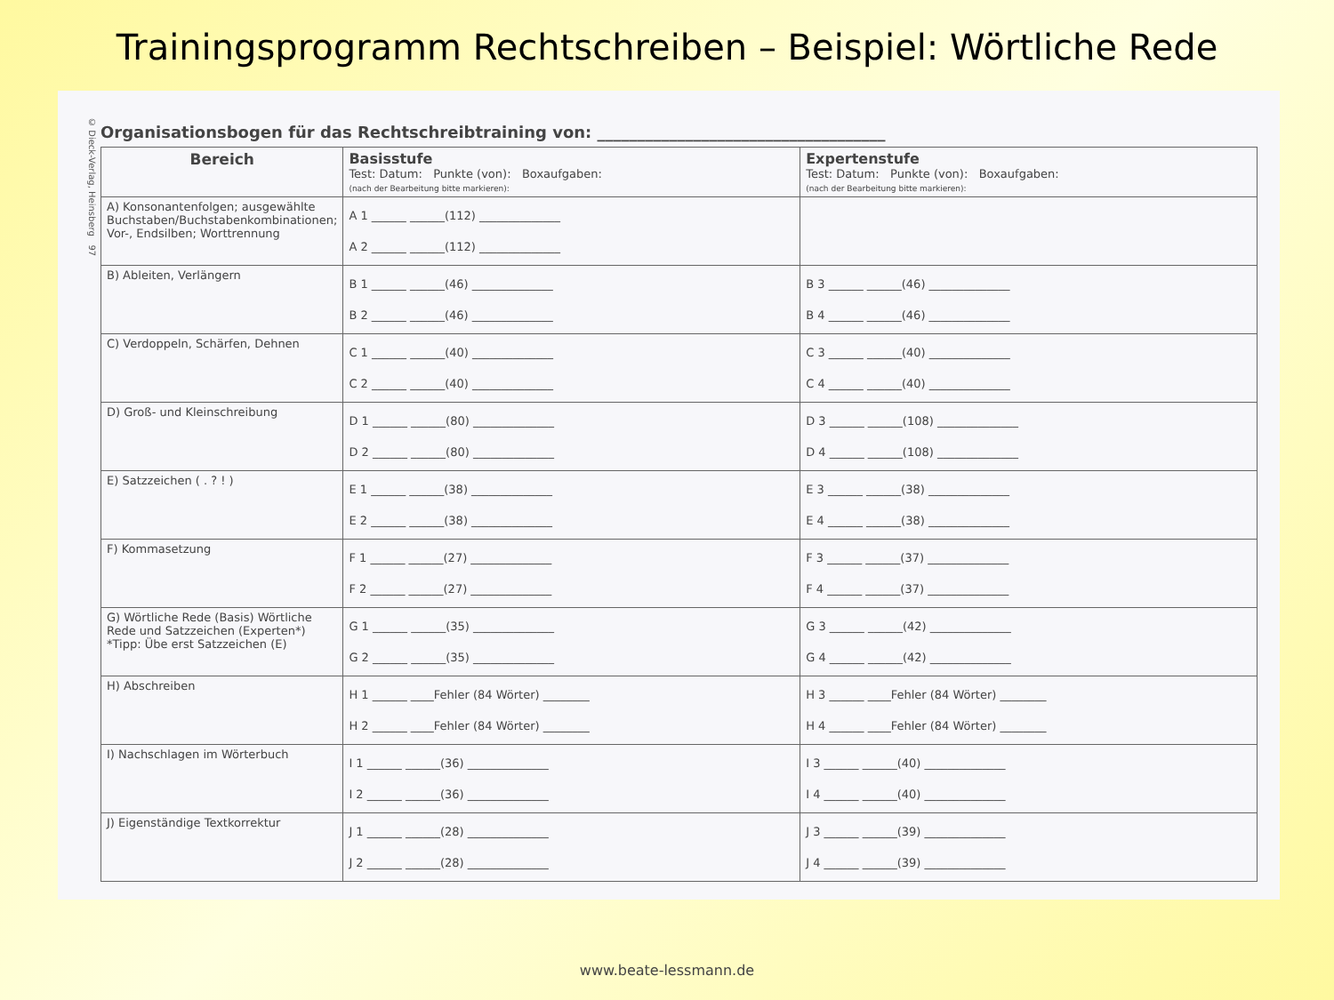Trainingsprogramm Rechtschreiben – Beispiel: Wörtliche Rede
© Dieck-Verlag, Heinsberg 97
Organisationsbogen für das Rechtschreibtraining von: ____________________________________
| Bereich | Basisstufe Test: Datum: Punkte (von): Boxaufgaben: (nach der Bearbeitung bitte markieren): | Expertenstufe Test: Datum: Punkte (von): Boxaufgaben: (nach der Bearbeitung bitte markieren): |
| --- | --- | --- |
| A) Konsonantenfolgen; ausgewählte Buchstaben/Buchstabenkombinationen; Vor-, Endsilben; Worttrennung | A 1 ______ ______(112) ______________ A 2 ______ ______(112) ______________ | |
| B) Ableiten, Verlängern | B 1 ______ ______(46) ______________ B 2 ______ ______(46) ______________ | B 3 ______ ______(46) ______________ B 4 ______ ______(46) ______________ |
| C) Verdoppeln, Schärfen, Dehnen | C 1 ______ ______(40) ______________ C 2 ______ ______(40) ______________ | C 3 ______ ______(40) ______________ C 4 ______ ______(40) ______________ |
| D) Groß- und Kleinschreibung | D 1 ______ ______(80) ______________ D 2 ______ ______(80) ______________ | D 3 ______ ______(108) ______________ D 4 ______ ______(108) ______________ |
| E) Satzzeichen ( . ? ! ) | E 1 ______ ______(38) ______________ E 2 ______ ______(38) ______________ | E 3 ______ ______(38) ______________ E 4 ______ ______(38) ______________ |
| F) Kommasetzung | F 1 ______ ______(27) ______________ F 2 ______ ______(27) ______________ | F 3 ______ ______(37) ______________ F 4 ______ ______(37) ______________ |
| G) Wörtliche Rede (Basis) Wörtliche Rede und Satzzeichen (Experten*) *Tipp: Übe erst Satzzeichen (E) | G 1 ______ ______(35) ______________ G 2 ______ ______(35) ______________ | G 3 ______ ______(42) ______________ G 4 ______ ______(42) ______________ |
| H) Abschreiben | H 1 ______ ____Fehler (84 Wörter) ________ H 2 ______ ____Fehler (84 Wörter) ________ | H 3 ______ ____Fehler (84 Wörter) ________ H 4 ______ ____Fehler (84 Wörter) ________ |
| I) Nachschlagen im Wörterbuch | I 1 ______ ______(36) ______________ I 2 ______ ______(36) ______________ | I 3 ______ ______(40) ______________ I 4 ______ ______(40) ______________ |
| J) Eigenständige Textkorrektur | J 1 ______ ______(28) ______________ J 2 ______ ______(28) ______________ | J 3 ______ ______(39) ______________ J 4 ______ ______(39) ______________ |
www.beate-lessmann.de